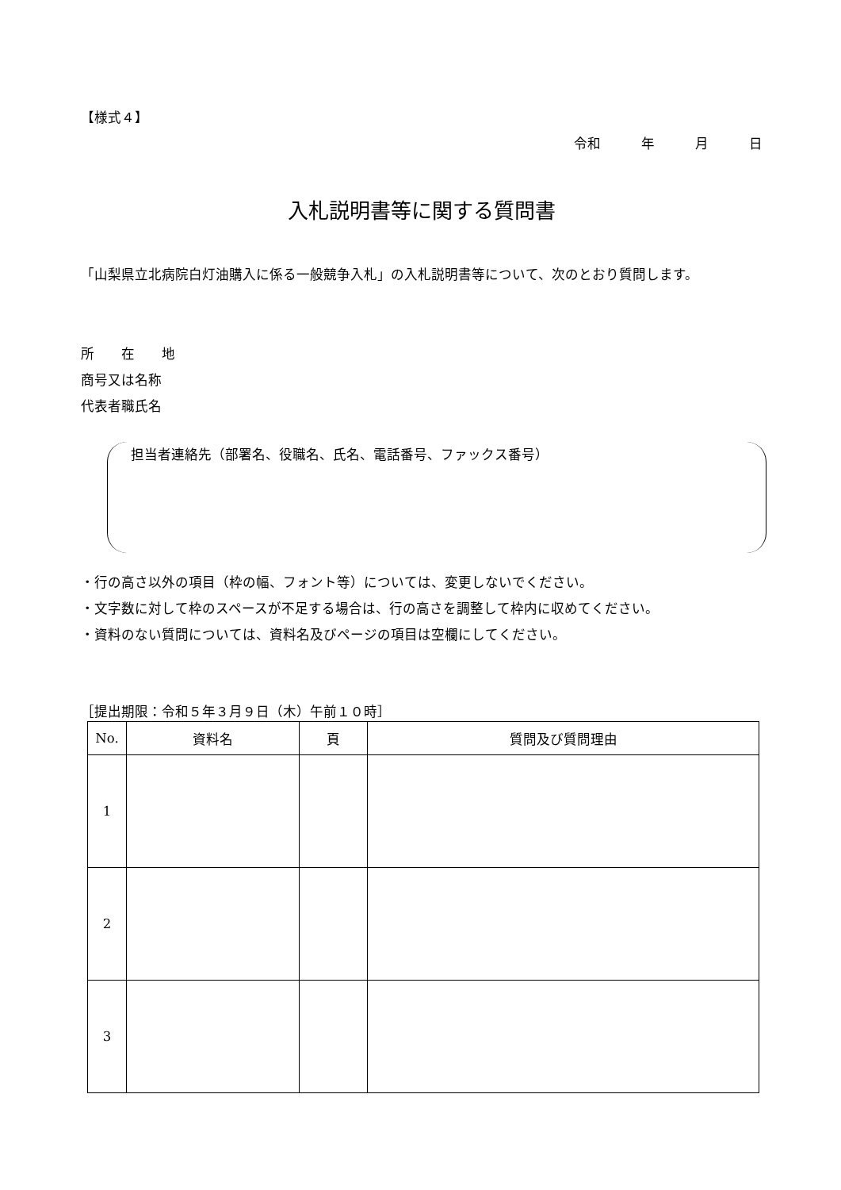【様式４】
令和　　　年　　　月　　　日
入札説明書等に関する質問書
「山梨県立北病院白灯油購入に係る一般競争入札」の入札説明書等について、次のとおり質問します。
所　　在　　地
商号又は名称
代表者職氏名
担当者連絡先（部署名、役職名、氏名、電話番号、ファックス番号）
・行の高さ以外の項目（枠の幅、フォント等）については、変更しないでください。
・文字数に対して枠のスペースが不足する場合は、行の高さを調整して枠内に収めてください。
・資料のない質問については、資料名及びページの項目は空欄にしてください。
［提出期限：令和５年３月９日（木）午前１０時］
| No. | 資料名 | 頁 | 質問及び質問理由 |
| --- | --- | --- | --- |
| 1 | | | |
| 2 | | | |
| 3 | | | |